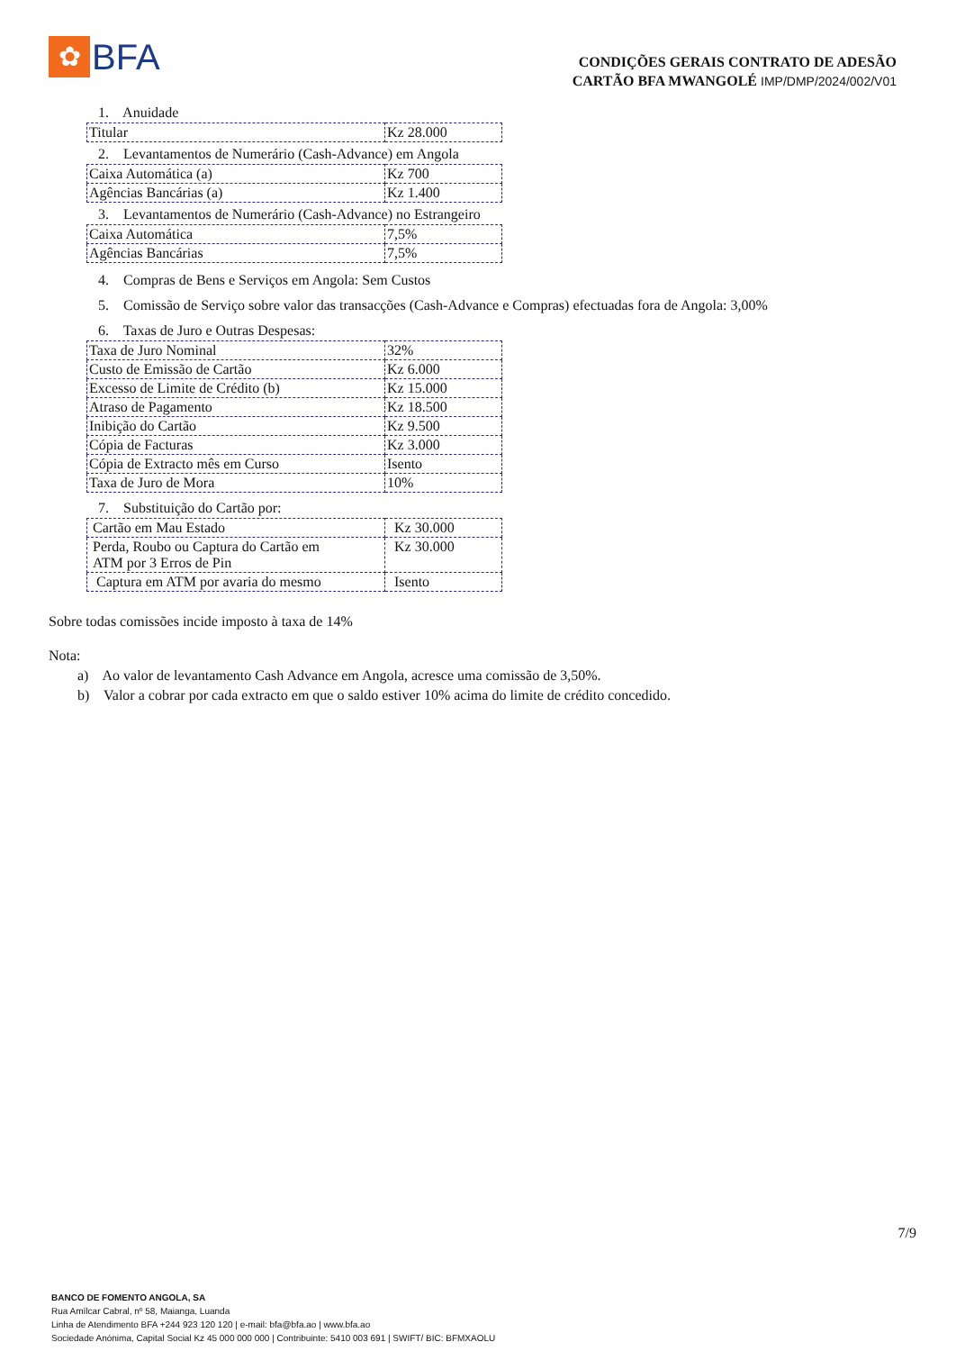✿
BFA
CONDIÇÕES GERAIS CONTRATO DE ADESÃO
CARTÃO BFA MWANGOLÉ IMP/DMP/2024/002/V01
1. Anuidade
| Titular | Kz 28.000 |
2. Levantamentos de Numerário (Cash-Advance) em Angola
| Caixa Automática (a) | Kz 700 |
| Agências Bancárias (a) | Kz 1.400 |
3. Levantamentos de Numerário (Cash-Advance) no Estrangeiro
| Caixa Automática | 7,5% |
| Agências Bancárias | 7,5% |
4. Compras de Bens e Serviços em Angola: Sem Custos
5. Comissão de Serviço sobre valor das transacções (Cash-Advance e Compras) efectuadas fora de Angola: 3,00%
6. Taxas de Juro e Outras Despesas:
| Taxa de Juro Nominal | 32% |
| Custo de Emissão de Cartão | Kz 6.000 |
| Excesso de Limite de Crédito (b) | Kz 15.000 |
| Atraso de Pagamento | Kz 18.500 |
| Inibição do Cartão | Kz 9.500 |
| Cópia de Facturas | Kz 3.000 |
| Cópia de Extracto mês em Curso | Isento |
| Taxa de Juro de Mora | 10% |
7. Substituição do Cartão por:
| Cartão em Mau Estado | Kz 30.000 |
| Perda, Roubo ou Captura do Cartão em ATM por 3 Erros de Pin | Kz 30.000 |
| Captura em ATM por avaria do mesmo | Isento |
Sobre todas comissões incide imposto à taxa de 14%
Nota:
a) Ao valor de levantamento Cash Advance em Angola, acresce uma comissão de 3,50%.
b) Valor a cobrar por cada extracto em que o saldo estiver 10% acima do limite de crédito concedido.
7/9
BANCO DE FOMENTO ANGOLA, SA
Rua Amílcar Cabral, nº 58, Maianga, Luanda
Linha de Atendimento BFA +244 923 120 120 | e-mail: bfa@bfa.ao | www.bfa.ao
Sociedade Anónima, Capital Social Kz 45 000 000 000 | Contribuinte: 5410 003 691 | SWIFT/ BIC: BFMXAOLU